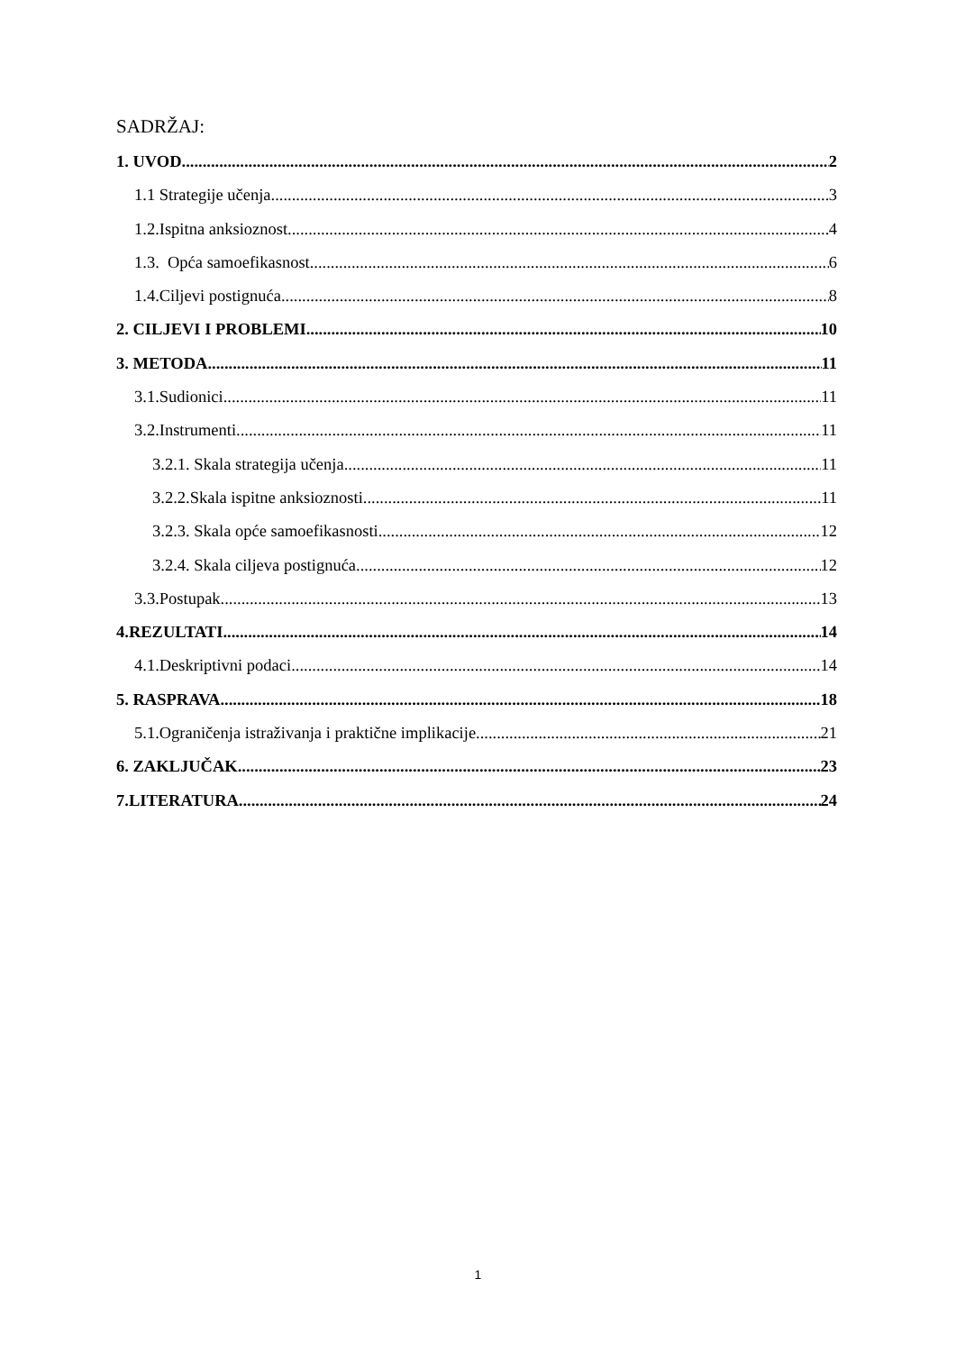SADRŽAJ:
1. UVOD 2
1.1 Strategije učenja 3
1.2.Ispitna anksioznost 4
1.3. Opća samoefikasnost 6
1.4.Ciljevi postignuća 8
2. CILJEVI I PROBLEMI 10
3. METODA 11
3.1.Sudionici 11
3.2.Instrumenti 11
3.2.1. Skala strategija učenja 11
3.2.2.Skala ispitne anksioznosti 11
3.2.3. Skala opće samoefikasnosti 12
3.2.4. Skala ciljeva postignuća 12
3.3.Postupak 13
4.REZULTATI 14
4.1.Deskriptivni podaci 14
5. RASPRAVA 18
5.1.Ograničenja istraživanja i praktične implikacije 21
6. ZAKLJUČAK 23
7.LITERATURA 24
1